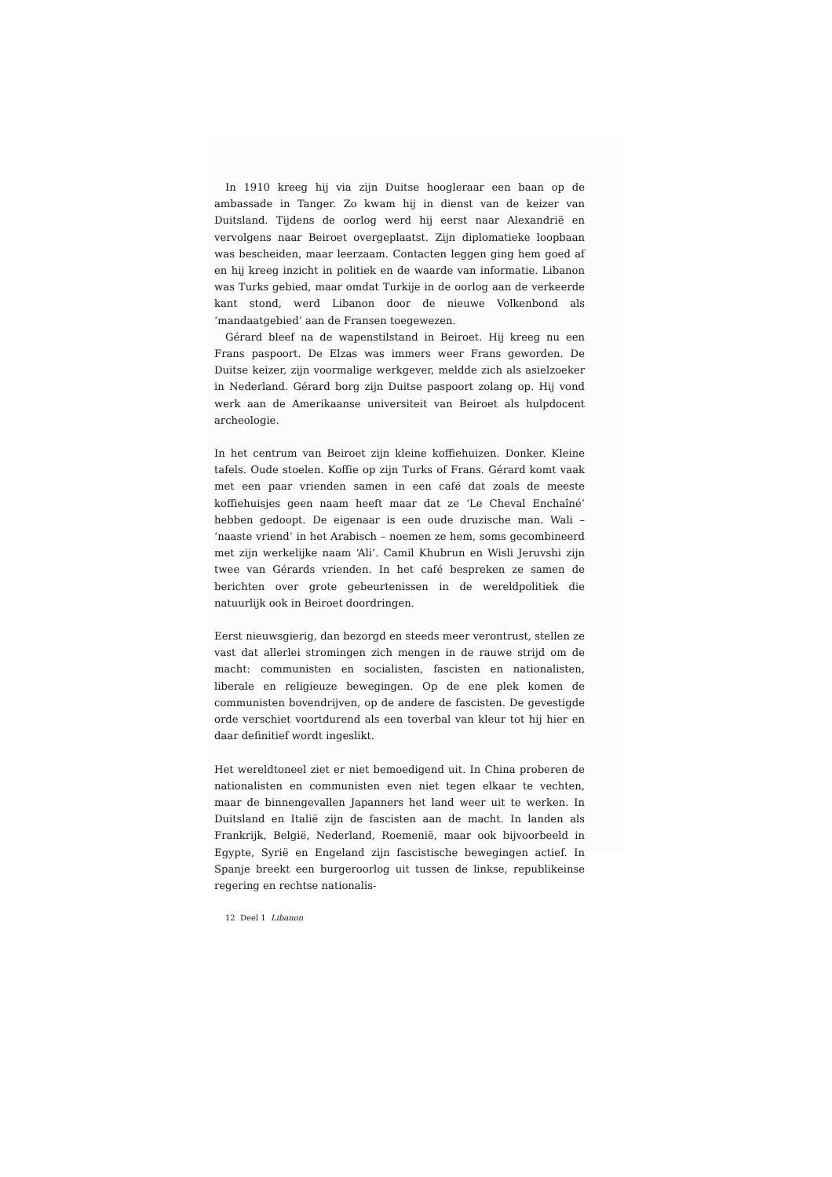In 1910 kreeg hij via zijn Duitse hoogleraar een baan op de ambassade in Tanger. Zo kwam hij in dienst van de keizer van Duitsland. Tijdens de oorlog werd hij eerst naar Alexandrië en vervolgens naar Beiroet overgeplaatst. Zijn diplomatieke loopbaan was bescheiden, maar leerzaam. Contacten leggen ging hem goed af en hij kreeg inzicht in politiek en de waarde van informatie. Libanon was Turks gebied, maar omdat Turkije in de oorlog aan de verkeerde kant stond, werd Libanon door de nieuwe Volkenbond als ‘mandaatgebied’ aan de Fransen toegewezen.
Gérard bleef na de wapenstilstand in Beiroet. Hij kreeg nu een Frans paspoort. De Elzas was immers weer Frans geworden. De Duitse keizer, zijn voormalige werkgever, meldde zich als asielzoeker in Nederland. Gérard borg zijn Duitse paspoort zolang op. Hij vond werk aan de Amerikaanse universiteit van Beiroet als hulpdocent archeologie.
In het centrum van Beiroet zijn kleine koffiehuizen. Donker. Kleine tafels. Oude stoelen. Koffie op zijn Turks of Frans. Gérard komt vaak met een paar vrienden samen in een café dat zoals de meeste koffiehuisjes geen naam heeft maar dat ze ‘Le Cheval Enchaîné’ hebben gedoopt. De eigenaar is een oude druzische man. Wali – ‘naaste vriend’ in het Arabisch – noemen ze hem, soms gecombineerd met zijn werkelijke naam ‘Ali’. Camil Khubrun en Wisli Jeruvshi zijn twee van Gérards vrienden. In het café bespreken ze samen de berichten over grote gebeurtenissen in de wereldpolitiek die natuurlijk ook in Beiroet doordringen.
Eerst nieuwsgierig, dan bezorgd en steeds meer verontrust, stellen ze vast dat allerlei stromingen zich mengen in de rauwe strijd om de macht: communisten en socialisten, fascisten en nationalisten, liberale en religieuze bewegingen. Op de ene plek komen de communisten bovendrijven, op de andere de fascisten. De gevestigde orde verschiet voortdurend als een toverbal van kleur tot hij hier en daar definitief wordt ingeslikt.
Het wereldtoneel ziet er niet bemoedigend uit. In China proberen de nationalisten en communisten even niet tegen elkaar te vechten, maar de binnengevallen Japanners het land weer uit te werken. In Duitsland en Italië zijn de fascisten aan de macht. In landen als Frankrijk, België, Nederland, Roemenië, maar ook bijvoorbeeld in Egypte, Syrië en Engeland zijn fascistische bewegingen actief. In Spanje breekt een burgeroorlog uit tussen de linkse, republikeinse regering en rechtse nationalis-
12 Deel 1 Libanon